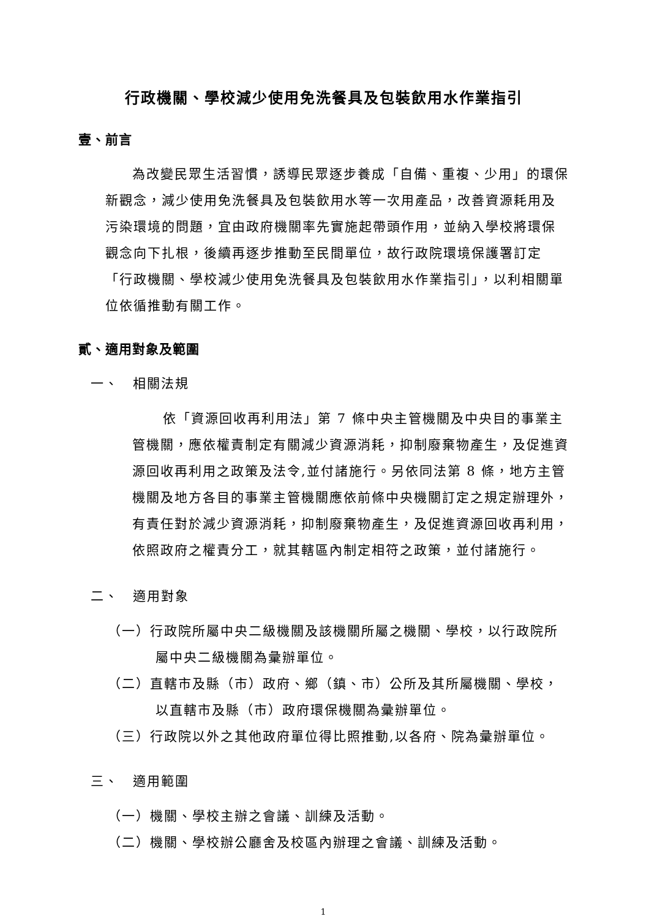行政機關、學校減少使用免洗餐具及包裝飲用水作業指引
壹、前言
為改變民眾生活習慣，誘導民眾逐步養成「自備、重複、少用」的環保新觀念，減少使用免洗餐具及包裝飲用水等一次用產品，改善資源耗用及污染環境的問題，宜由政府機關率先實施起帶頭作用，並納入學校將環保觀念向下扎根，後續再逐步推動至民間單位，故行政院環境保護署訂定「行政機關、學校減少使用免洗餐具及包裝飲用水作業指引」，以利相關單位依循推動有關工作。
貳、適用對象及範圍
一、　相關法規
依「資源回收再利用法」第 7 條中央主管機關及中央目的事業主管機關，應依權責制定有關減少資源消耗，抑制廢棄物產生，及促進資源回收再利用之政策及法令,並付諸施行。另依同法第 8 條，地方主管機關及地方各目的事業主管機關應依前條中央機關訂定之規定辦理外，有責任對於減少資源消耗，抑制廢棄物產生，及促進資源回收再利用，依照政府之權責分工，就其轄區內制定相符之政策，並付諸施行。
二、　適用對象
（一）行政院所屬中央二級機關及該機關所屬之機關、學校，以行政院所屬中央二級機關為彙辦單位。
（二）直轄市及縣（市）政府、鄉（鎮、市）公所及其所屬機關、學校，以直轄市及縣（市）政府環保機關為彙辦單位。
（三）行政院以外之其他政府單位得比照推動,以各府、院為彙辦單位。
三、　適用範圍
（一）機關、學校主辦之會議、訓練及活動。
（二）機關、學校辦公廳舍及校區內辦理之會議、訓練及活動。
1